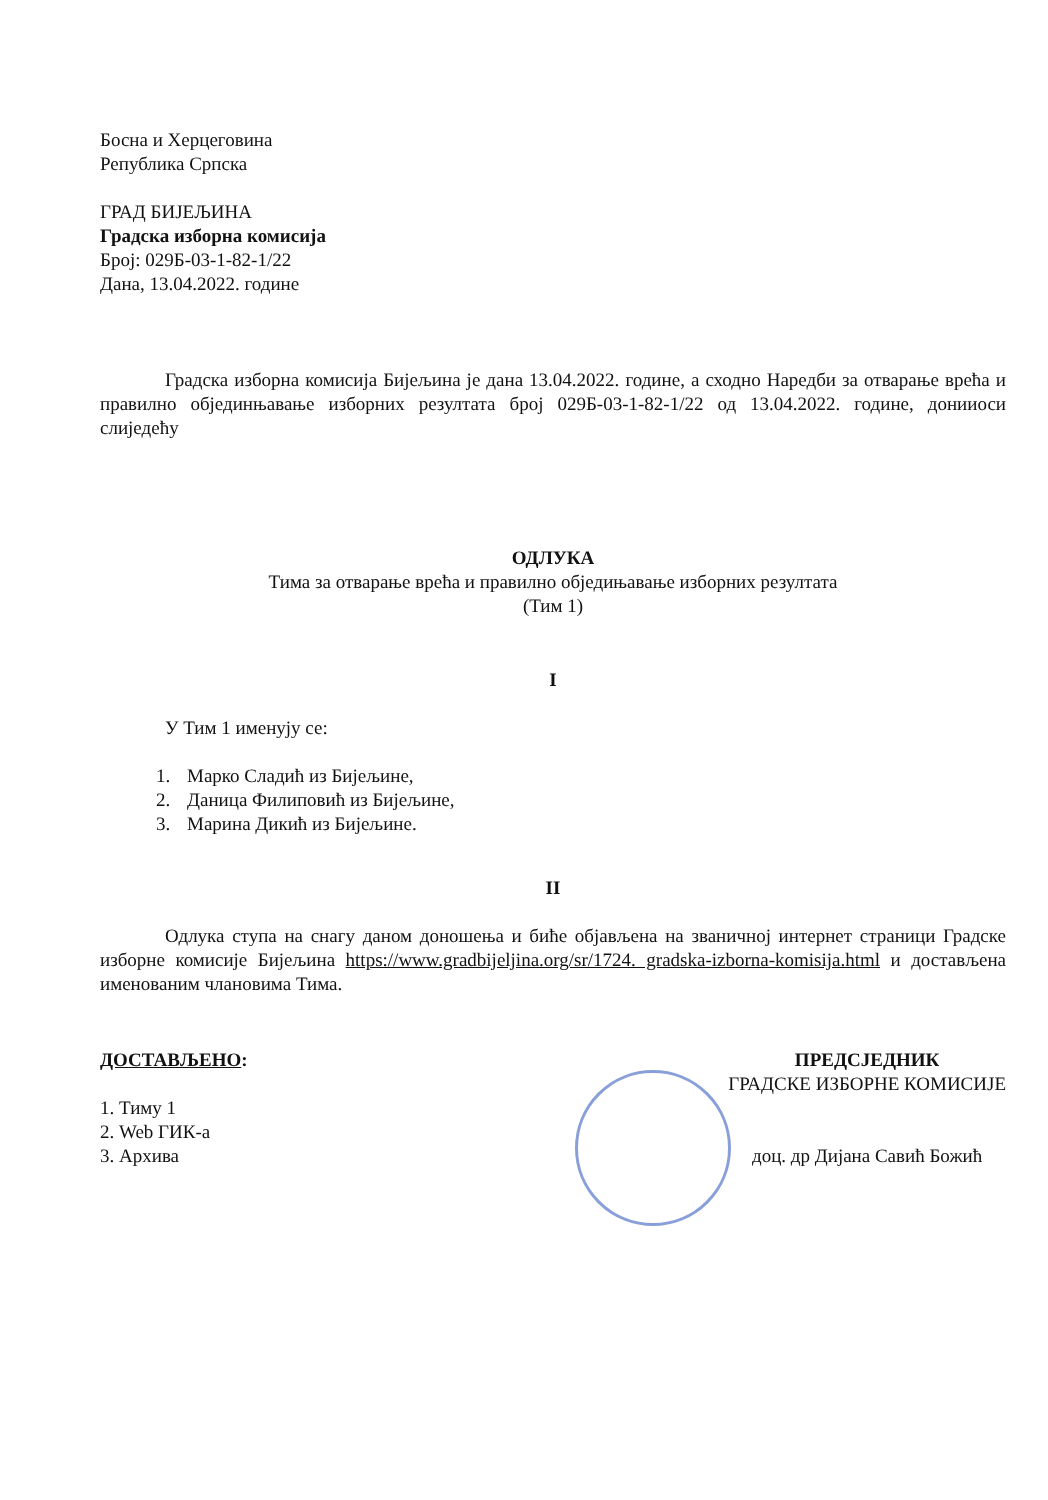Босна и Херцеговина
Република Српска
ГРАД БИЈЕЉИНА
Градска изборна комисија
Број: 029Б-03-1-82-1/22
Дана, 13.04.2022. године
Градска изборна комисија Бијељина је дана 13.04.2022. године, а сходно Наредби за отварање врећа и правилно објединњавање изборних резултата број 029Б-03-1-82-1/22 од 13.04.2022. године, донииоси слиједећу
ОДЛУКА
Тима за отварање врећа и правилно обједињавање изборних резултата
(Тим 1)
I
У Тим 1 именују се:
1. Марко Сладић из Бијељине,
2. Даница Филиповић из Бијељине,
3. Марина Дикић из Бијељине.
II
Одлука ступа на снагу даном доношења и биће објављена на званичној интернет страници Градске изборне комисије Бијељина https://www.gradbijeljina.org/sr/1724. gradska-izborna-komisija.html и достављена именованим члановима Тима.
ДОСТАВЉЕНО:
1. Тиму 1
2. Web ГИК-а
3. Архива
ПРЕДСЈЕДНИК
ГРАДСКЕ ИЗБОРНЕ КОМИСИЈЕ
доц. др Дијана Савић Божић